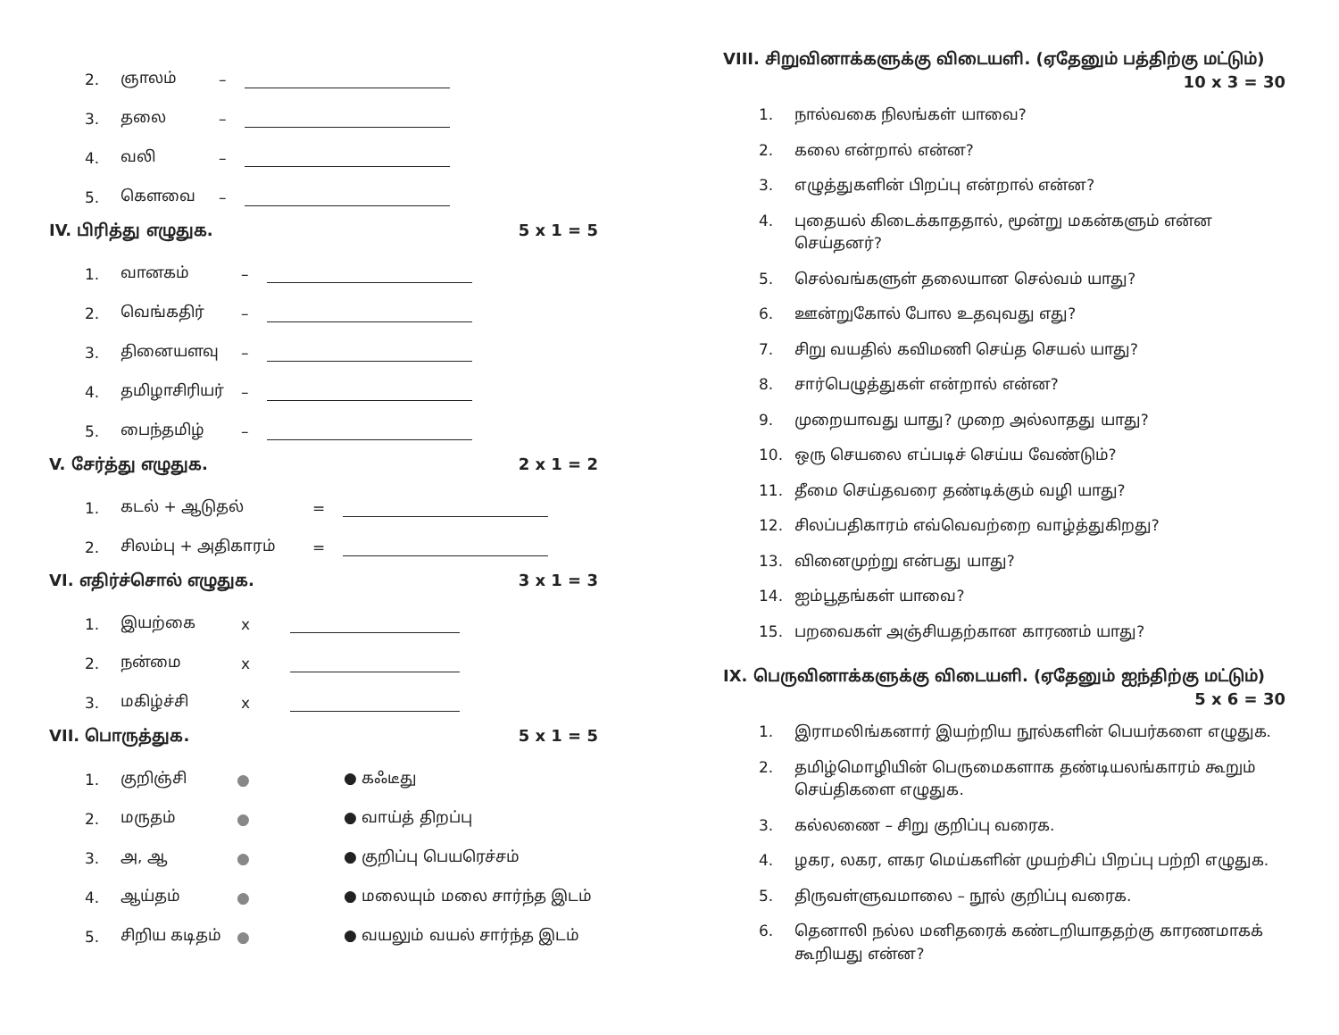2. ஞாலம் –
3. தலை –
4. வலி –
5. கௌவை –
IV. பிரித்து எழுதுக. 5 x 1 = 5
1. வானகம் –
2. வெங்கதிர் –
3. தினையளவு –
4. தமிழாசிரியர் –
5. பைந்தமிழ் –
V. சேர்த்து எழுதுக. 2 x 1 = 2
1. கடல் + ஆடுதல் =
2. சிலம்பு + அதிகாரம் =
VI. எதிர்ச்சொல் எழுதுக. 3 x 1 = 3
1. இயற்கை x
2. நன்மை x
3. மகிழ்ச்சி x
VII. பொருத்துக. 5 x 1 = 5
1. குறிஞ்சி ● ● கஃடீது
2. மருதம் ● ● வாய்த் திறப்பு
3. அ, ஆ ● ● குறிப்பு பெயரெச்சம்
4. ஆய்தம் ● ● மலையும் மலை சார்ந்த இடம்
5. சிறிய கடிதம் ● ● வயலும் வயல் சார்ந்த இடம்
VIII. சிறுவினாக்களுக்கு விடையளி. (ஏதேனும் பத்திற்கு மட்டும்)
10 x 3 = 30
1. நால்வகை நிலங்கள் யாவை?
2. கலை என்றால் என்ன?
3. எழுத்துகளின் பிறப்பு என்றால் என்ன?
4. புதையல் கிடைக்காததால், மூன்று மகன்களும் என்ன செய்தனர்?
5. செல்வங்களுள் தலையான செல்வம் யாது?
6. ஊன்றுகோல் போல உதவுவது எது?
7. சிறு வயதில் கவிமணி செய்த செயல் யாது?
8. சார்பெழுத்துகள் என்றால் என்ன?
9. முறையாவது யாது? முறை அல்லாதது யாது?
10. ஒரு செயலை எப்படிச் செய்ய வேண்டும்?
11. தீமை செய்தவரை தண்டிக்கும் வழி யாது?
12. சிலப்பதிகாரம் எவ்வெவற்றை வாழ்த்துகிறது?
13. வினைமுற்று என்பது யாது?
14. ஐம்பூதங்கள் யாவை?
15. பறவைகள் அஞ்சியதற்கான காரணம் யாது?
IX. பெருவினாக்களுக்கு விடையளி. (ஏதேனும் ஐந்திற்கு மட்டும்)
5 x 6 = 30
1. இராமலிங்கனார் இயற்றிய நூல்களின் பெயர்களை எழுதுக.
2. தமிழ்மொழியின் பெருமைகளாக தண்டியலங்காரம் கூறும் செய்திகளை எழுதுக.
3. கல்லணை – சிறு குறிப்பு வரைக.
4. ழகர, லகர, ளகர மெய்களின் முயற்சிப் பிறப்பு பற்றி எழுதுக.
5. திருவள்ளுவமாலை – நூல் குறிப்பு வரைக.
6. தெனாலி நல்ல மனிதரைக் கண்டறியாததற்கு காரணமாகக் கூறியது என்ன?